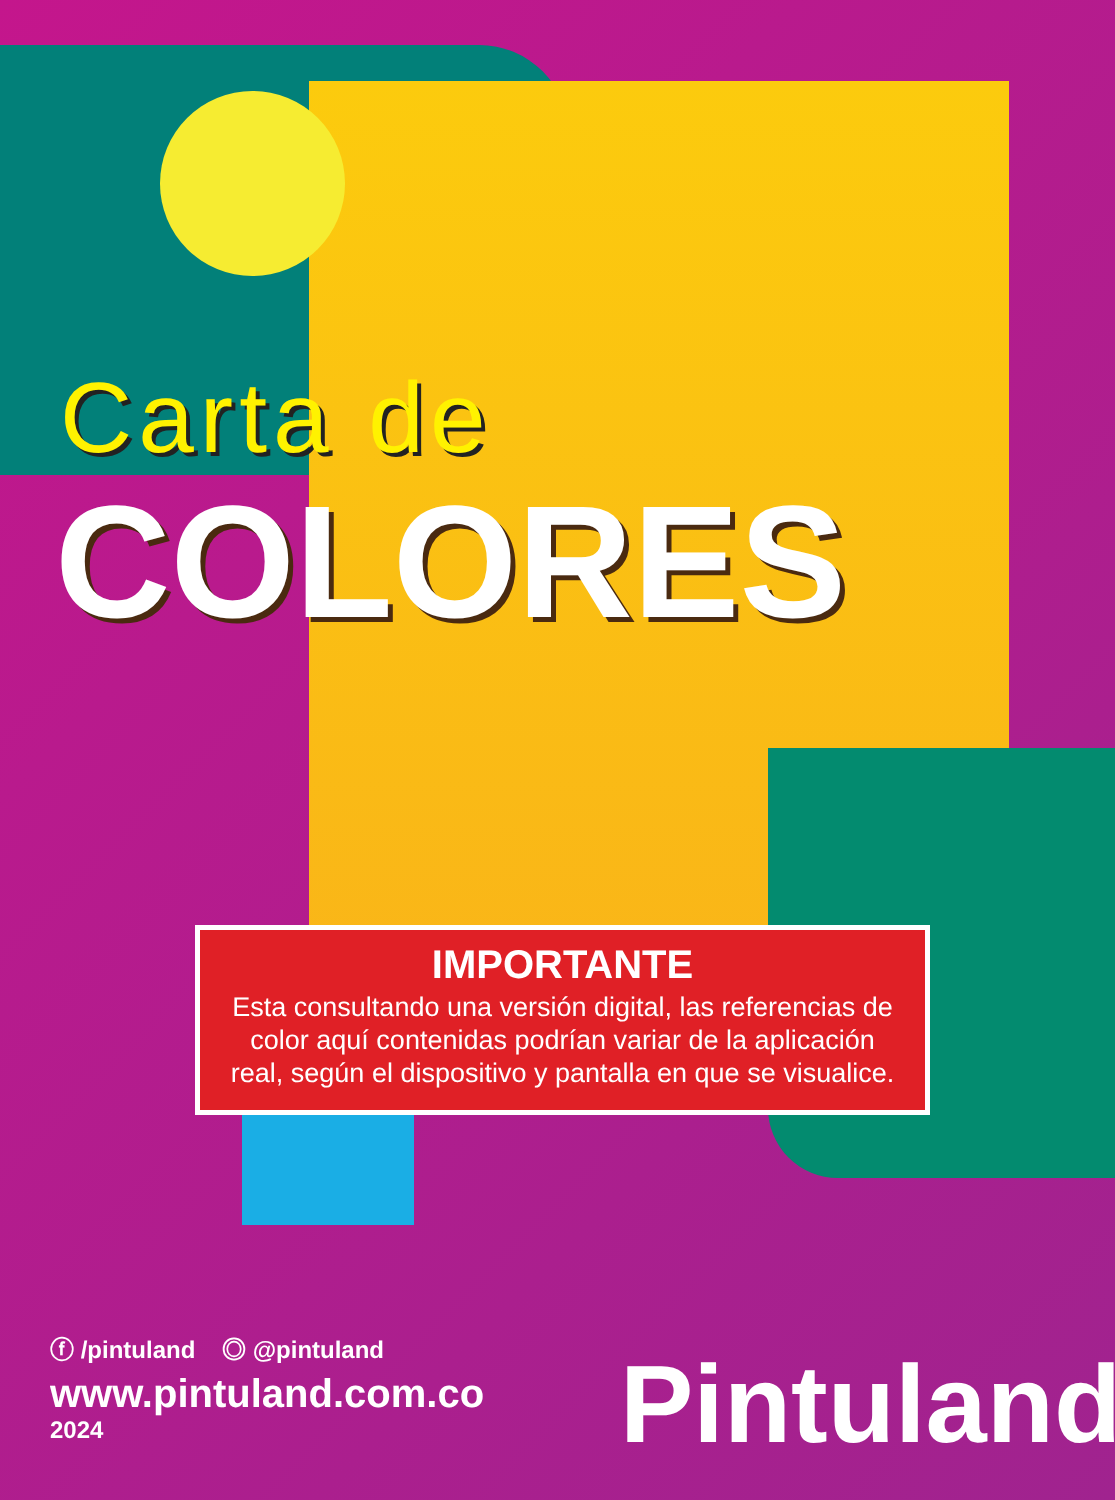Carta de
COLORES
IMPORTANTE
Esta consultando una versión digital, las referencias de color aquí contenidas podrían variar de la aplicación real, según el dispositivo y pantalla en que se visualice.
ⓕ /pintuland ◎ @pintuland
www.pintuland.com.co
2024
Pintuland<sup>®</sup>